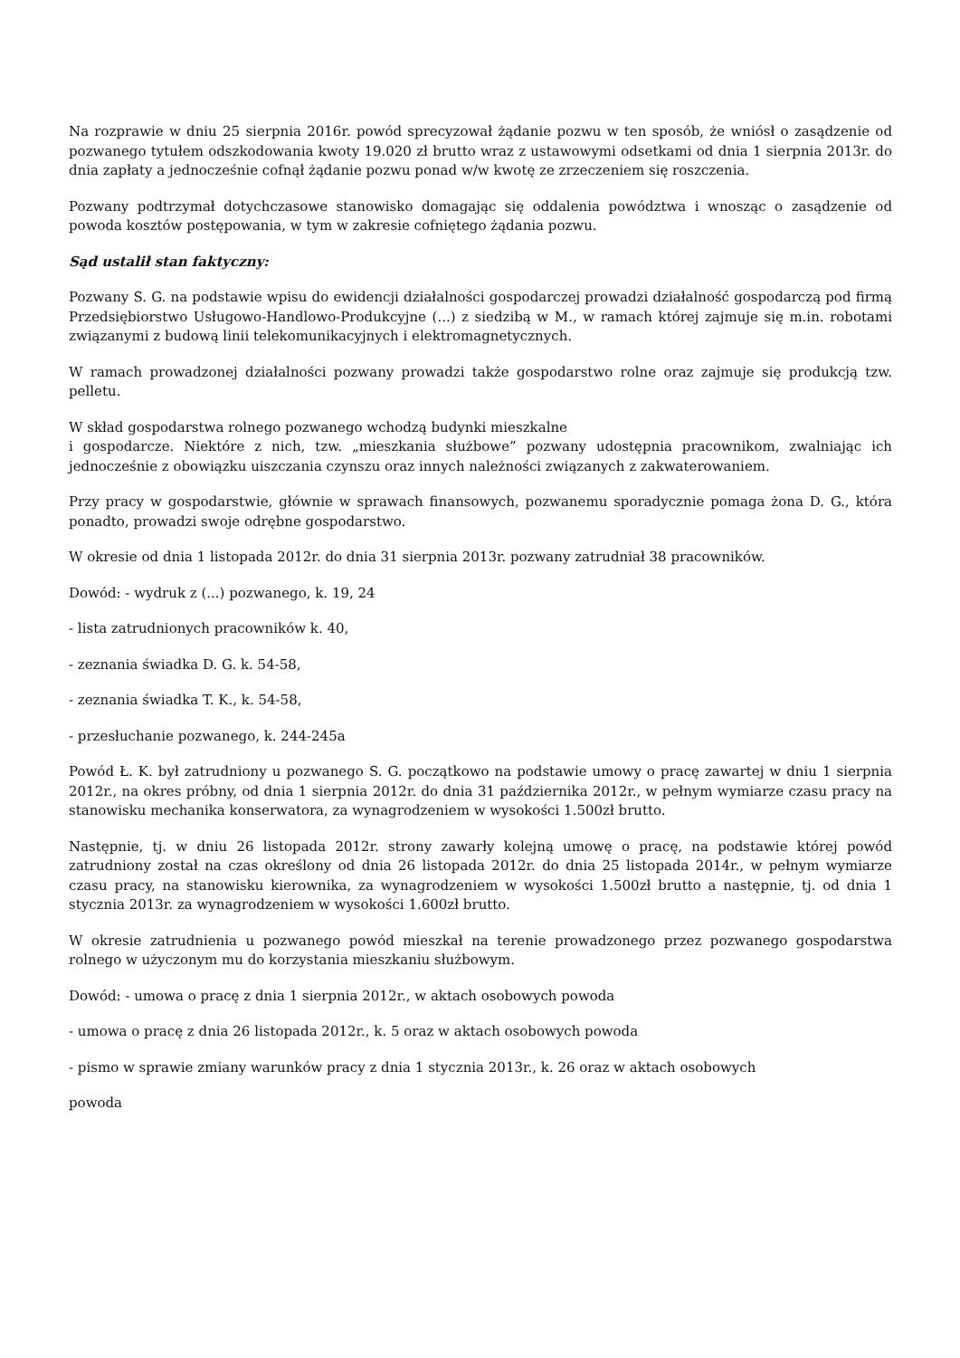Na rozprawie w dniu 25 sierpnia 2016r. powód sprecyzował żądanie pozwu w ten sposób, że wniósł o zasądzenie od pozwanego tytułem odszkodowania kwoty 19.020 zł brutto wraz z ustawowymi odsetkami od dnia 1 sierpnia 2013r. do dnia zapłaty a jednocześnie cofnął żądanie pozwu ponad w/w kwotę ze zrzeczeniem się roszczenia.
Pozwany podtrzymał dotychczasowe stanowisko domagając się oddalenia powództwa i wnosząc o zasądzenie od powoda kosztów postępowania, w tym w zakresie cofniętego żądania pozwu.
Sąd ustalił stan faktyczny:
Pozwany S. G. na podstawie wpisu do ewidencji działalności gospodarczej prowadzi działalność gospodarczą pod firmą Przedsiębiorstwo Usługowo-Handlowo-Produkcyjne (...) z siedzibą w M., w ramach której zajmuje się m.in. robotami związanymi z budową linii telekomunikacyjnych i elektromagnetycznych.
W ramach prowadzonej działalności pozwany prowadzi także gospodarstwo rolne oraz zajmuje się produkcją tzw. pelletu.
W skład gospodarstwa rolnego pozwanego wchodzą budynki mieszkalne
i gospodarcze. Niektóre z nich, tzw. „mieszkania służbowe” pozwany udostępnia pracownikom, zwalniając ich jednocześnie z obowiązku uiszczania czynszu oraz innych należności związanych z zakwaterowaniem.
Przy pracy w gospodarstwie, głównie w sprawach finansowych, pozwanemu sporadycznie pomaga żona D. G., która ponadto, prowadzi swoje odrębne gospodarstwo.
W okresie od dnia 1 listopada 2012r. do dnia 31 sierpnia 2013r. pozwany zatrudniał 38 pracowników.
Dowód: - wydruk z (...) pozwanego, k. 19, 24
- lista zatrudnionych pracowników k. 40,
- zeznania świadka D. G. k. 54-58,
- zeznania świadka T. K., k. 54-58,
- przesłuchanie pozwanego, k. 244-245a
Powód Ł. K. był zatrudniony u pozwanego S. G. początkowo na podstawie umowy o pracę zawartej w dniu 1 sierpnia 2012r., na okres próbny, od dnia 1 sierpnia 2012r. do dnia 31 października 2012r., w pełnym wymiarze czasu pracy na stanowisku mechanika konserwatora, za wynagrodzeniem w wysokości 1.500zł brutto.
Następnie, tj. w dniu 26 listopada 2012r. strony zawarły kolejną umowę o pracę, na podstawie której powód zatrudniony został na czas określony od dnia 26 listopada 2012r. do dnia 25 listopada 2014r., w pełnym wymiarze czasu pracy, na stanowisku kierownika, za wynagrodzeniem w wysokości 1.500zł brutto a następnie, tj. od dnia 1 stycznia 2013r. za wynagrodzeniem w wysokości 1.600zł brutto.
W okresie zatrudnienia u pozwanego powód mieszkał na terenie prowadzonego przez pozwanego gospodarstwa rolnego w użyczonym mu do korzystania mieszkaniu służbowym.
Dowód: - umowa o pracę z dnia 1 sierpnia 2012r., w aktach osobowych powoda
- umowa o pracę z dnia 26 listopada 2012r., k. 5 oraz w aktach osobowych powoda
- pismo w sprawie zmiany warunków pracy z dnia 1 stycznia 2013r., k. 26 oraz w aktach osobowych
powoda